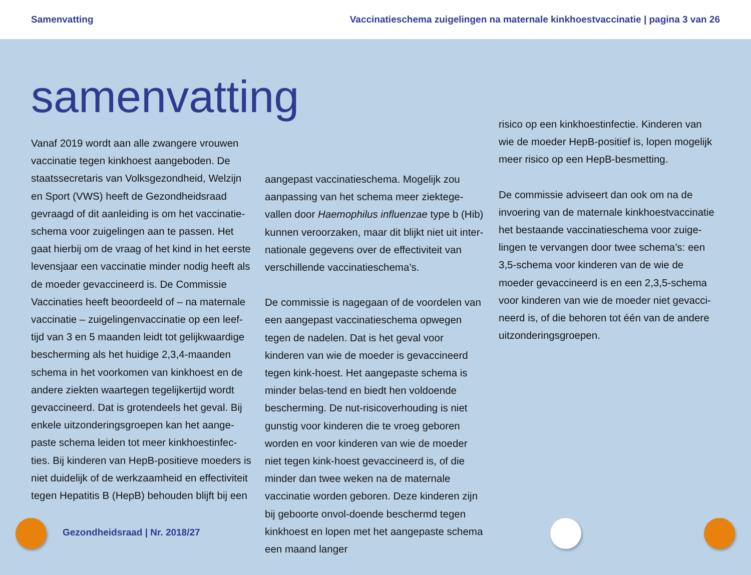Samenvatting Vaccinatieschema zuigelingen na maternale kinkhoestvaccinatie | pagina 3 van 26
samenvatting
Vanaf 2019 wordt aan alle zwangere vrouwen vaccinatie tegen kinkhoest aangeboden. De staatssecretaris van Volksgezondheid, Welzijn en Sport (VWS) heeft de Gezondheidsraad gevraagd of dit aanleiding is om het vaccinatie-schema voor zuigelingen aan te passen. Het gaat hierbij om de vraag of het kind in het eerste levensjaar een vaccinatie minder nodig heeft als de moeder gevaccineerd is. De Commissie Vaccinaties heeft beoordeeld of – na maternale vaccinatie – zuigelingenvaccinatie op een leef-tijd van 3 en 5 maanden leidt tot gelijkwaardige bescherming als het huidige 2,3,4-maanden schema in het voorkomen van kinkhoest en de andere ziekten waartegen tegelijkertijd wordt gevaccineerd. Dat is grotendeels het geval. Bij enkele uitzonderingsgroepen kan het aange-paste schema leiden tot meer kinkhoestinfec-ties. Bij kinderen van HepB-positieve moeders is niet duidelijk of de werkzaamheid en effectiviteit tegen Hepatitis B (HepB) behouden blijft bij een
aangepast vaccinatieschema. Mogelijk zou aanpassing van het schema meer ziektege-vallen door Haemophilus influenzae type b (Hib) kunnen veroorzaken, maar dit blijkt niet uit inter-nationale gegevens over de effectiviteit van verschillende vaccinatieschema’s.
De commissie is nagegaan of de voordelen van een aangepast vaccinatieschema opwegen tegen de nadelen. Dat is het geval voor kinderen van wie de moeder is gevaccineerd tegen kink-hoest. Het aangepaste schema is minder belas-tend en biedt hen voldoende bescherming. De nut-risicoverhouding is niet gunstig voor kinderen die te vroeg geboren worden en voor kinderen van wie de moeder niet tegen kink-hoest gevaccineerd is, of die minder dan twee weken na de maternale vaccinatie worden geboren. Deze kinderen zijn bij geboorte onvol-doende beschermd tegen kinkhoest en lopen met het aangepaste schema een maand langer
risico op een kinkhoestinfectie. Kinderen van wie de moeder HepB-positief is, lopen mogelijk meer risico op een HepB-besmetting.
De commissie adviseert dan ook om na de invoering van de maternale kinkhoestvaccinatie het bestaande vaccinatieschema voor zuige-lingen te vervangen door twee schema’s: een 3,5-schema voor kinderen van de wie de moeder gevaccineerd is en een 2,3,5-schema voor kinderen van wie de moeder niet gevacci-neerd is, of die behoren tot één van de andere uitzonderingsgroepen.
Gezondheidsraad | Nr. 2018/27